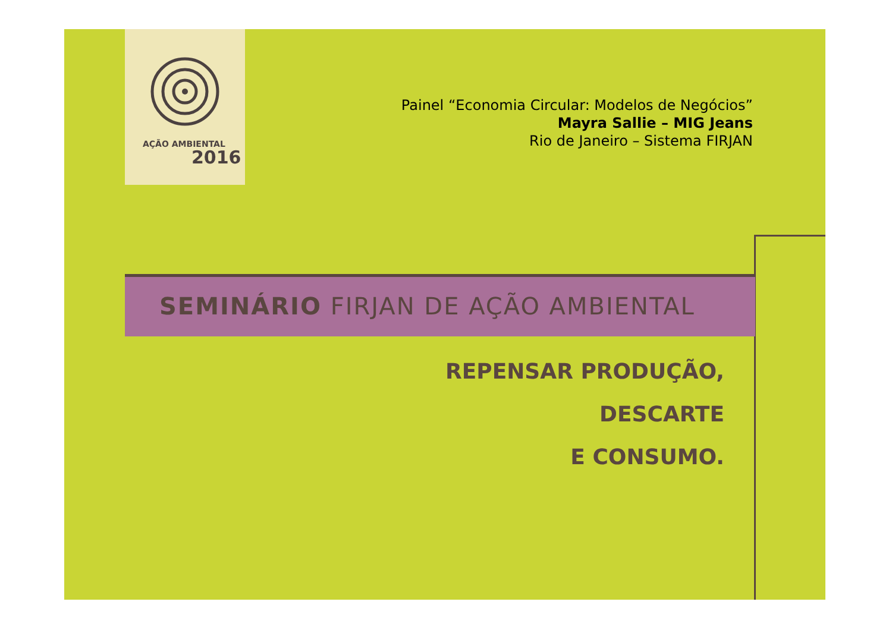AÇÃO AMBIENTAL
2016
Painel “Economia Circular: Modelos de Negócios”
Mayra Sallie – MIG Jeans
Rio de Janeiro – Sistema FIRJAN
SEMINÁRIO FIRJAN DE AÇÃO AMBIENTAL
REPENSAR PRODUÇÃO,
DESCARTE
E CONSUMO.